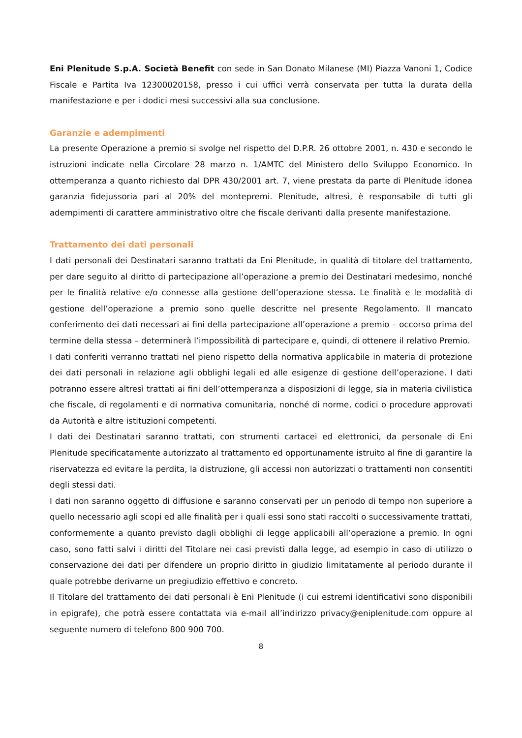Eni Plenitude S.p.A. Società Benefit con sede in San Donato Milanese (MI) Piazza Vanoni 1, Codice Fiscale e Partita Iva 12300020158, presso i cui uffici verrà conservata per tutta la durata della manifestazione e per i dodici mesi successivi alla sua conclusione.
Garanzie e adempimenti
La presente Operazione a premio si svolge nel rispetto del D.P.R. 26 ottobre 2001, n. 430 e secondo le istruzioni indicate nella Circolare 28 marzo n. 1/AMTC del Ministero dello Sviluppo Economico. In ottemperanza a quanto richiesto dal DPR 430/2001 art. 7, viene prestata da parte di Plenitude idonea garanzia fidejussoria pari al 20% del montepremi. Plenitude, altresì, è responsabile di tutti gli adempimenti di carattere amministrativo oltre che fiscale derivanti dalla presente manifestazione.
Trattamento dei dati personali
I dati personali dei Destinatari saranno trattati da Eni Plenitude, in qualità di titolare del trattamento, per dare seguito al diritto di partecipazione all’operazione a premio dei Destinatari medesimo, nonché per le finalità relative e/o connesse alla gestione dell’operazione stessa. Le finalità e le modalità di gestione dell’operazione a premio sono quelle descritte nel presente Regolamento. Il mancato conferimento dei dati necessari ai fini della partecipazione all’operazione a premio – occorso prima del termine della stessa – determinerà l’impossibilità di partecipare e, quindi, di ottenere il relativo Premio.
I dati conferiti verranno trattati nel pieno rispetto della normativa applicabile in materia di protezione dei dati personali in relazione agli obblighi legali ed alle esigenze di gestione dell’operazione. I dati potranno essere altresì trattati ai fini dell’ottemperanza a disposizioni di legge, sia in materia civilistica che fiscale, di regolamenti e di normativa comunitaria, nonché di norme, codici o procedure approvati da Autorità e altre istituzioni competenti.
I dati dei Destinatari saranno trattati, con strumenti cartacei ed elettronici, da personale di Eni Plenitude specificatamente autorizzato al trattamento ed opportunamente istruito al fine di garantire la riservatezza ed evitare la perdita, la distruzione, gli accessi non autorizzati o trattamenti non consentiti degli stessi dati.
I dati non saranno oggetto di diffusione e saranno conservati per un periodo di tempo non superiore a quello necessario agli scopi ed alle finalità per i quali essi sono stati raccolti o successivamente trattati, conformemente a quanto previsto dagli obblighi di legge applicabili all’operazione a premio. In ogni caso, sono fatti salvi i diritti del Titolare nei casi previsti dalla legge, ad esempio in caso di utilizzo o conservazione dei dati per difendere un proprio diritto in giudizio limitatamente al periodo durante il quale potrebbe derivarne un pregiudizio effettivo e concreto.
Il Titolare del trattamento dei dati personali è Eni Plenitude (i cui estremi identificativi sono disponibili in epigrafe), che potrà essere contattata via e-mail all’indirizzo privacy@eniplenitude.com oppure al seguente numero di telefono 800 900 700.
8